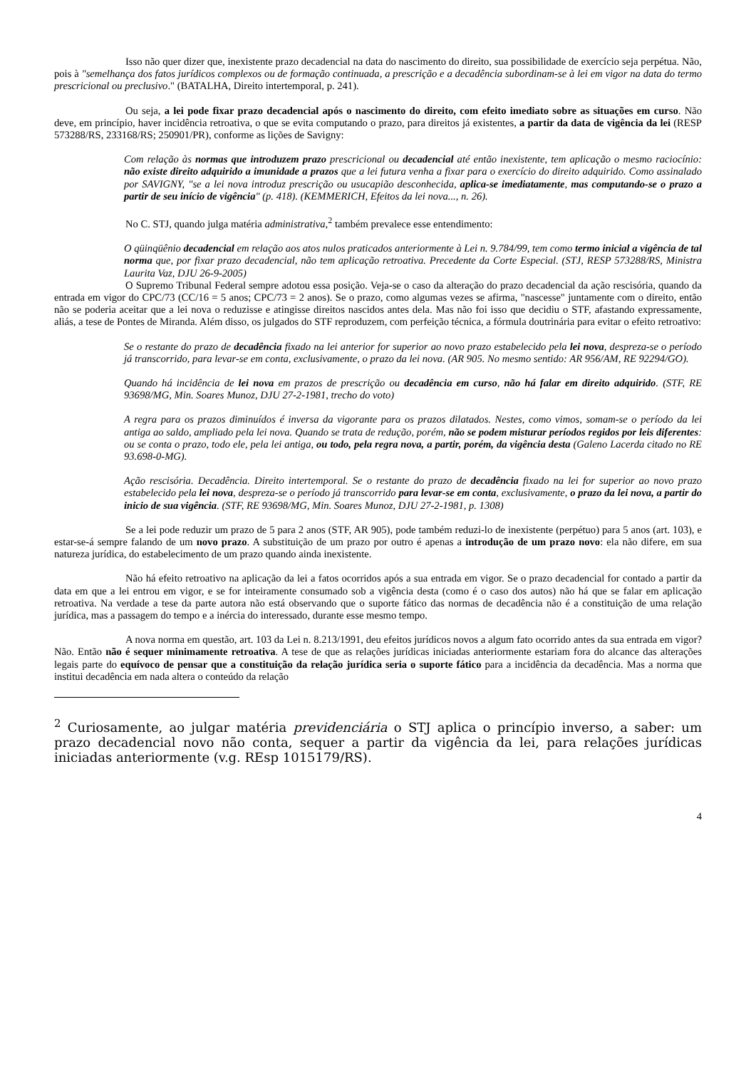Isso não quer dizer que, inexistente prazo decadencial na data do nascimento do direito, sua possibilidade de exercício seja perpétua. Não, pois à "semelhança dos fatos jurídicos complexos ou de formação continuada, a prescrição e a decadência subordinam-se à lei em vigor na data do termo prescricional ou preclusivo." (BATALHA, Direito intertemporal, p. 241).
Ou seja, a lei pode fixar prazo decadencial após o nascimento do direito, com efeito imediato sobre as situações em curso. Não deve, em princípio, haver incidência retroativa, o que se evita computando o prazo, para direitos já existentes, a partir da data de vigência da lei (RESP 573288/RS, 233168/RS; 250901/PR), conforme as lições de Savigny:
Com relação às normas que introduzem prazo prescricional ou decadencial até então inexistente, tem aplicação o mesmo raciocínio: não existe direito adquirido a imunidade a prazos que a lei futura venha a fixar para o exercício do direito adquirido. Como assinalado por SAVIGNY, "se a lei nova introduz prescrição ou usucapião desconhecida, aplica-se imediatamente, mas computando-se o prazo a partir de seu início de vigência" (p. 418). (KEMMERICH, Efeitos da lei nova..., n. 26).
No C. STJ, quando julga matéria administrativa,<sup>2</sup> também prevalece esse entendimento:
O qüinqüênio decadencial em relação aos atos nulos praticados anteriormente à Lei n. 9.784/99, tem como termo inicial a vigência de tal norma que, por fixar prazo decadencial, não tem aplicação retroativa. Precedente da Corte Especial. (STJ, RESP 573288/RS, Ministra Laurita Vaz, DJU 26-9-2005)
O Supremo Tribunal Federal sempre adotou essa posição. Veja-se o caso da alteração do prazo decadencial da ação rescisória, quando da entrada em vigor do CPC/73 (CC/16 = 5 anos; CPC/73 = 2 anos). Se o prazo, como algumas vezes se afirma, "nascesse" juntamente com o direito, então não se poderia aceitar que a lei nova o reduzisse e atingisse direitos nascidos antes dela. Mas não foi isso que decidiu o STF, afastando expressamente, aliás, a tese de Pontes de Miranda. Além disso, os julgados do STF reproduzem, com perfeição técnica, a fórmula doutrinária para evitar o efeito retroativo:
Se o restante do prazo de decadência fixado na lei anterior for superior ao novo prazo estabelecido pela lei nova, despreza-se o período já transcorrido, para levar-se em conta, exclusivamente, o prazo da lei nova. (AR 905. No mesmo sentido: AR 956/AM, RE 92294/GO).
Quando há incidência de lei nova em prazos de prescrição ou decadência em curso, não há falar em direito adquirido. (STF, RE 93698/MG, Min. Soares Munoz, DJU 27-2-1981, trecho do voto)
A regra para os prazos diminuídos é inversa da vigorante para os prazos dilatados. Nestes, como vimos, somam-se o período da lei antiga ao saldo, ampliado pela lei nova. Quando se trata de redução, porém, não se podem misturar períodos regidos por leis diferentes: ou se conta o prazo, todo ele, pela lei antiga, ou todo, pela regra nova, a partir, porém, da vigência desta (Galeno Lacerda citado no RE 93.698-0-MG).
Ação rescisória. Decadência. Direito intertemporal. Se o restante do prazo de decadência fixado na lei for superior ao novo prazo estabelecido pela lei nova, despreza-se o período já transcorrido para levar-se em conta, exclusivamente, o prazo da lei nova, a partir do inicio de sua vigência. (STF, RE 93698/MG, Min. Soares Munoz, DJU 27-2-1981, p. 1308)
Se a lei pode reduzir um prazo de 5 para 2 anos (STF, AR 905), pode também reduzi-lo de inexistente (perpétuo) para 5 anos (art. 103), e estar-se-á sempre falando de um novo prazo. A substituição de um prazo por outro é apenas a introdução de um prazo novo: ela não difere, em sua natureza jurídica, do estabelecimento de um prazo quando ainda inexistente.
Não há efeito retroativo na aplicação da lei a fatos ocorridos após a sua entrada em vigor. Se o prazo decadencial for contado a partir da data em que a lei entrou em vigor, e se for inteiramente consumado sob a vigência desta (como é o caso dos autos) não há que se falar em aplicação retroativa. Na verdade a tese da parte autora não está observando que o suporte fático das normas de decadência não é a constituição de uma relação jurídica, mas a passagem do tempo e a inércia do interessado, durante esse mesmo tempo.
A nova norma em questão, art. 103 da Lei n. 8.213/1991, deu efeitos jurídicos novos a algum fato ocorrido antes da sua entrada em vigor? Não. Então não é sequer minimamente retroativa. A tese de que as relações jurídicas iniciadas anteriormente estariam fora do alcance das alterações legais parte do equívoco de pensar que a constituição da relação jurídica seria o suporte fático para a incidência da decadência. Mas a norma que institui decadência em nada altera o conteúdo da relação
<sup>2</sup> Curiosamente, ao julgar matéria previdenciária o STJ aplica o princípio inverso, a saber: um prazo decadencial novo não conta, sequer a partir da vigência da lei, para relações jurídicas iniciadas anteriormente (v.g. REsp 1015179/RS).
4